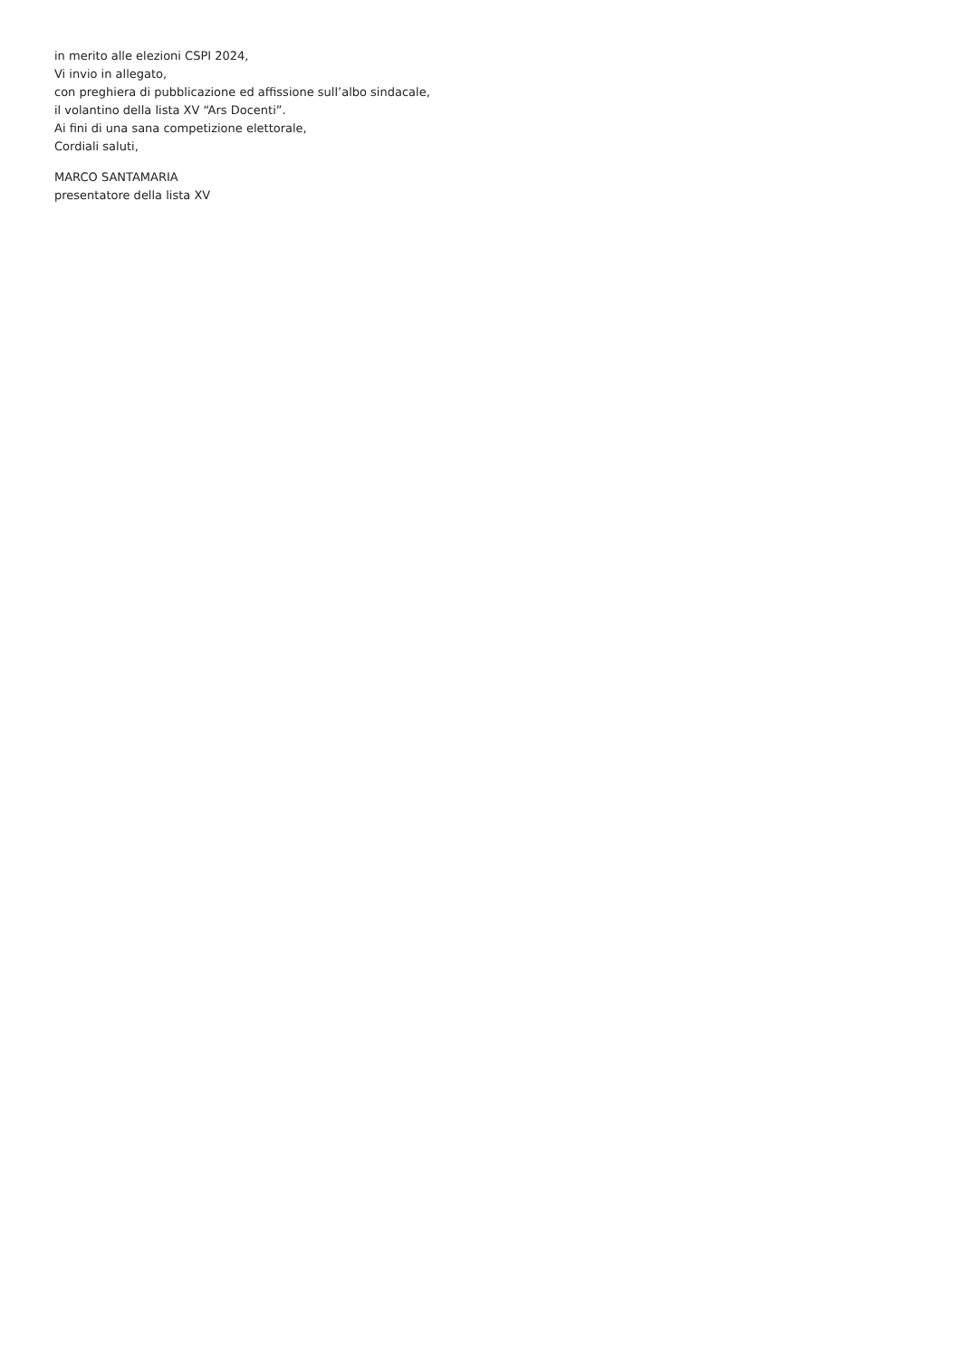in merito alle elezioni CSPI 2024,
Vi invio in allegato,
con preghiera di pubblicazione ed affissione sull’albo sindacale,
il volantino della lista XV “Ars Docenti”.
Ai fini di una sana competizione elettorale,
Cordiali saluti,
MARCO SANTAMARIA
presentatore della lista XV